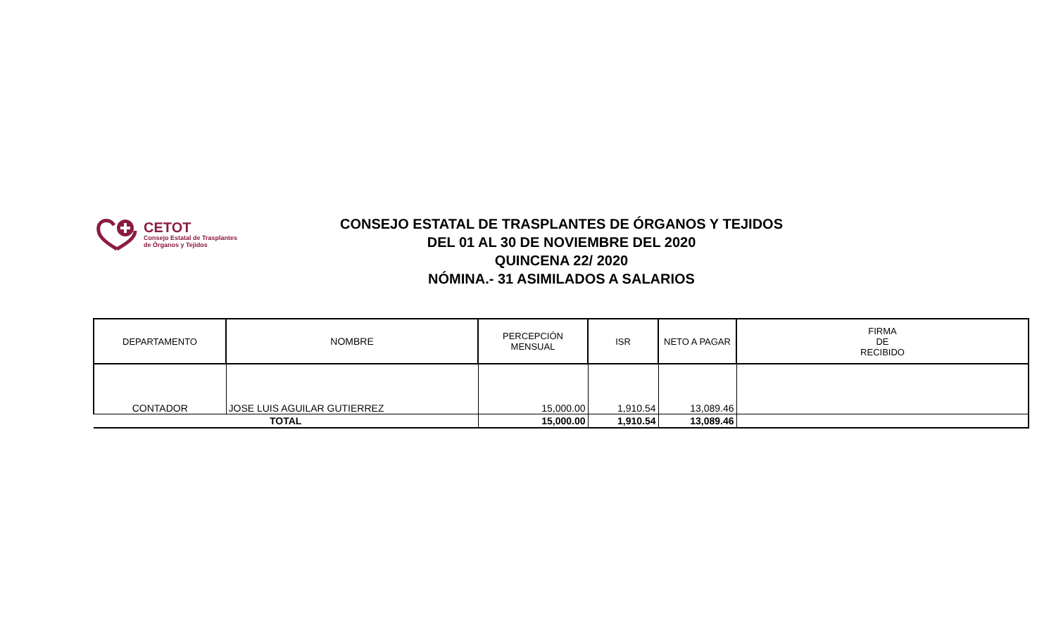CETOT
Consejo Estatal de Trasplantes
de Órganos y Tejidos
CONSEJO ESTATAL DE TRASPLANTES DE ÓRGANOS Y TEJIDOS
DEL 01 AL 30 DE NOVIEMBRE DEL 2020
QUINCENA 22/ 2020
NÓMINA.- 31 ASIMILADOS A SALARIOS
| DEPARTAMENTO | NOMBRE | PERCEPCIÓN MENSUAL | ISR | NETO A PAGAR | FIRMA DE RECIBIDO |
| CONTADOR | JOSE LUIS AGUILAR GUTIERREZ | 15,000.00 | 1,910.54 | 13,089.46 | |
| TOTAL | | 15,000.00 | 1,910.54 | 13,089.46 | |